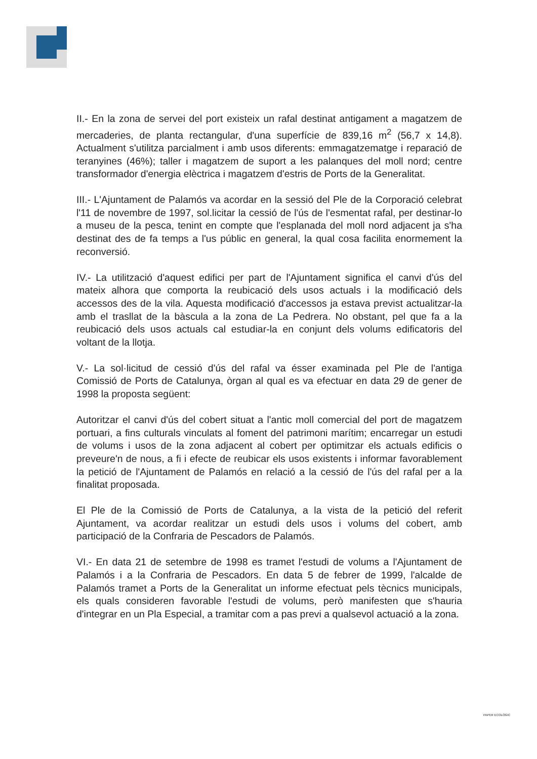II.- En la zona de servei del port existeix un rafal destinat antigament a magatzem de mercaderies, de planta rectangular, d'una superfície de 839,16 m<sup>2</sup> (56,7 x 14,8). Actualment s'utilitza parcialment i amb usos diferents: emmagatzematge i reparació de teranyines (46%); taller i magatzem de suport a les palanques del moll nord; centre transformador d'energia elèctrica i magatzem d'estris de Ports de la Generalitat.
III.- L'Ajuntament de Palamós va acordar en la sessió del Ple de la Corporació celebrat l'11 de novembre de 1997, sol.licitar la cessió de l'ús de l'esmentat rafal, per destinar-lo a museu de la pesca, tenint en compte que l'esplanada del moll nord adjacent ja s'ha destinat des de fa temps a l'us públic en general, la qual cosa facilita enormement la reconversió.
IV.- La utilització d'aquest edifici per part de l'Ajuntament significa el canvi d'ús del mateix alhora que comporta la reubicació dels usos actuals i la modificació dels accessos des de la vila. Aquesta modificació d'accessos ja estava previst actualitzar-la amb el trasllat de la bàscula a la zona de La Pedrera. No obstant, pel que fa a la reubicació dels usos actuals cal estudiar-la en conjunt dels volums edificatoris del voltant de la llotja.
V.- La sol·licitud de cessió d'ús del rafal va ésser examinada pel Ple de l'antiga Comissió de Ports de Catalunya, òrgan al qual es va efectuar en data 29 de gener de 1998 la proposta següent:
Autoritzar el canvi d'ús del cobert situat a l'antic moll comercial del port de magatzem portuari, a fins culturals vinculats al foment del patrimoni marítim; encarregar un estudi de volums i usos de la zona adjacent al cobert per optimitzar els actuals edificis o preveure'n de nous, a fi i efecte de reubicar els usos existents i informar favorablement la petició de l'Ajuntament de Palamós en relació a la cessió de l'ús del rafal per a la finalitat proposada.
El Ple de la Comissió de Ports de Catalunya, a la vista de la petició del referit Ajuntament, va acordar realitzar un estudi dels usos i volums del cobert, amb participació de la Confraria de Pescadors de Palamós.
VI.- En data 21 de setembre de 1998 es tramet l'estudi de volums a l'Ajuntament de Palamós i a la Confraria de Pescadors. En data 5 de febrer de 1999, l'alcalde de Palamós tramet a Ports de la Generalitat un informe efectuat pels tècnics municipals, els quals consideren favorable l'estudi de volums, però manifesten que s'hauria d'integrar en un Pla Especial, a tramitar com a pas previ a qualsevol actuació a la zona.
PAPER ECOLÒGIC